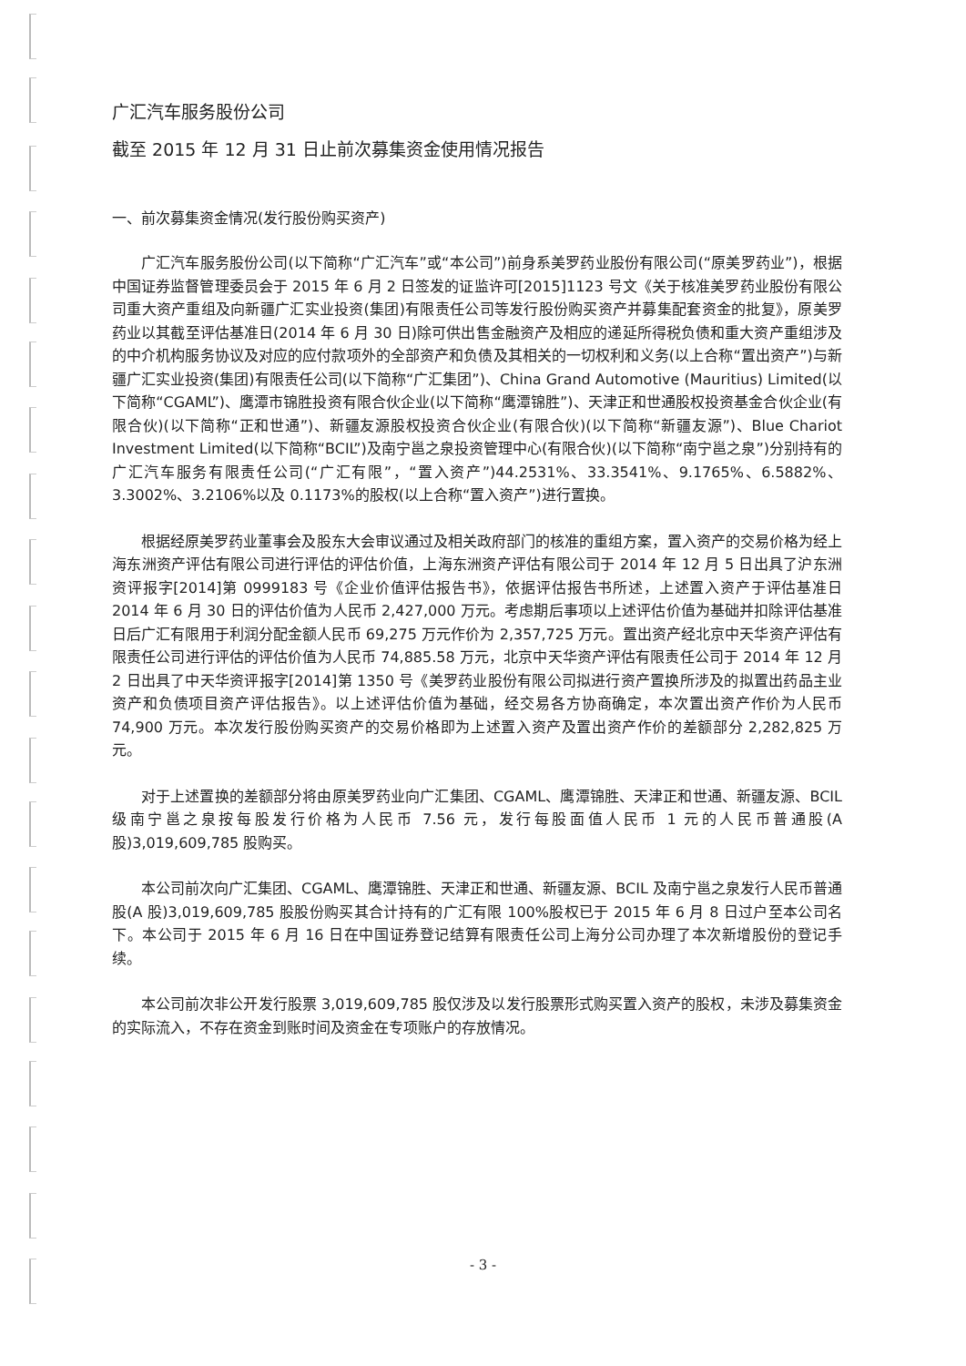广汇汽车服务股份公司
截至 2015 年 12 月 31 日止前次募集资金使用情况报告
一、前次募集资金情况(发行股份购买资产)
广汇汽车服务股份公司(以下简称“广汇汽车”或“本公司”)前身系美罗药业股份有限公司(“原美罗药业”)，根据中国证券监督管理委员会于 2015 年 6 月 2 日签发的证监许可[2015]1123 号文《关于核准美罗药业股份有限公司重大资产重组及向新疆广汇实业投资(集团)有限责任公司等发行股份购买资产并募集配套资金的批复》，原美罗药业以其截至评估基准日(2014 年 6 月 30 日)除可供出售金融资产及相应的递延所得税负债和重大资产重组涉及的中介机构服务协议及对应的应付款项外的全部资产和负债及其相关的一切权利和义务(以上合称“置出资产”)与新疆广汇实业投资(集团)有限责任公司(以下简称“广汇集团”)、China Grand Automotive (Mauritius) Limited(以下简称“CGAML”)、鹰潭市锦胜投资有限合伙企业(以下简称“鹰潭锦胜”)、天津正和世通股权投资基金合伙企业(有限合伙)(以下简称“正和世通”)、新疆友源股权投资合伙企业(有限合伙)(以下简称“新疆友源”)、Blue Chariot Investment Limited(以下简称“BCIL”)及南宁邕之泉投资管理中心(有限合伙)(以下简称“南宁邕之泉”)分别持有的广汇汽车服务有限责任公司(“广汇有限”，“置入资产”)44.2531%、33.3541%、9.1765%、6.5882%、3.3002%、3.2106%以及 0.1173%的股权(以上合称“置入资产”)进行置换。
根据经原美罗药业董事会及股东大会审议通过及相关政府部门的核准的重组方案，置入资产的交易价格为经上海东洲资产评估有限公司进行评估的评估价值，上海东洲资产评估有限公司于 2014 年 12 月 5 日出具了沪东洲资评报字[2014]第 0999183 号《企业价值评估报告书》，依据评估报告书所述，上述置入资产于评估基准日 2014 年 6 月 30 日的评估价值为人民币 2,427,000 万元。考虑期后事项以上述评估价值为基础并扣除评估基准日后广汇有限用于利润分配金额人民币 69,275 万元作价为 2,357,725 万元。置出资产经北京中天华资产评估有限责任公司进行评估的评估价值为人民币 74,885.58 万元，北京中天华资产评估有限责任公司于 2014 年 12 月 2 日出具了中天华资评报字[2014]第 1350 号《美罗药业股份有限公司拟进行资产置换所涉及的拟置出药品主业资产和负债项目资产评估报告》。以上述评估价值为基础，经交易各方协商确定，本次置出资产作价为人民币 74,900 万元。本次发行股份购买资产的交易价格即为上述置入资产及置出资产作价的差额部分 2,282,825 万元。
对于上述置换的差额部分将由原美罗药业向广汇集团、CGAML、鹰潭锦胜、天津正和世通、新疆友源、BCIL 级南宁邕之泉按每股发行价格为人民币 7.56 元，发行每股面值人民币 1 元的人民币普通股(A 股)3,019,609,785 股购买。
本公司前次向广汇集团、CGAML、鹰潭锦胜、天津正和世通、新疆友源、BCIL 及南宁邕之泉发行人民币普通股(A 股)3,019,609,785 股股份购买其合计持有的广汇有限 100%股权已于 2015 年 6 月 8 日过户至本公司名下。本公司于 2015 年 6 月 16 日在中国证券登记结算有限责任公司上海分公司办理了本次新增股份的登记手续。
本公司前次非公开发行股票 3,019,609,785 股仅涉及以发行股票形式购买置入资产的股权，未涉及募集资金的实际流入，不存在资金到账时间及资金在专项账户的存放情况。
- 3 -